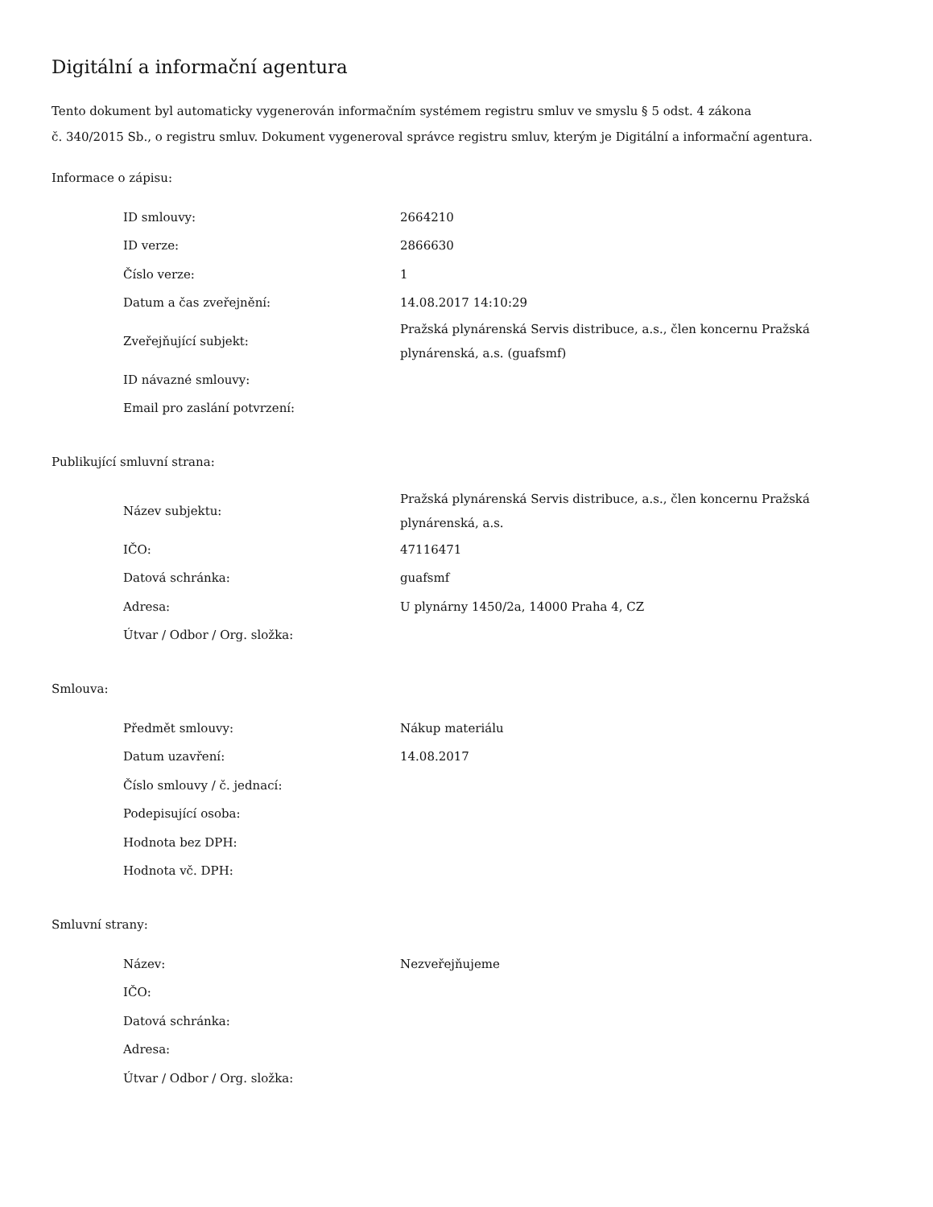Digitální a informační agentura
Tento dokument byl automaticky vygenerován informačním systémem registru smluv ve smyslu § 5 odst. 4 zákona
č. 340/2015 Sb., o registru smluv. Dokument vygeneroval správce registru smluv, kterým je Digitální a informační agentura.
Informace o zápisu:
| ID smlouvy: | 2664210 |
| ID verze: | 2866630 |
| Číslo verze: | 1 |
| Datum a čas zveřejnění: | 14.08.2017 14:10:29 |
| Zveřejňující subjekt: | Pražská plynárenská Servis distribuce, a.s., člen koncernu Pražská plynárenská, a.s. (guafsmf) |
| ID návazné smlouvy: | |
| Email pro zaslání potvrzení: | |
Publikující smluvní strana:
| Název subjektu: | Pražská plynárenská Servis distribuce, a.s., člen koncernu Pražská plynárenská, a.s. |
| IČO: | 47116471 |
| Datová schránka: | guafsmf |
| Adresa: | U plynárny 1450/2a, 14000 Praha 4, CZ |
| Útvar / Odbor / Org. složka: | |
Smlouva:
| Předmět smlouvy: | Nákup materiálu |
| Datum uzavření: | 14.08.2017 |
| Číslo smlouvy / č. jednací: | |
| Podepisující osoba: | |
| Hodnota bez DPH: | |
| Hodnota vč. DPH: | |
Smluvní strany:
| Název: | Nezveřejňujeme |
| IČO: | |
| Datová schránka: | |
| Adresa: | |
| Útvar / Odbor / Org. složka: | |